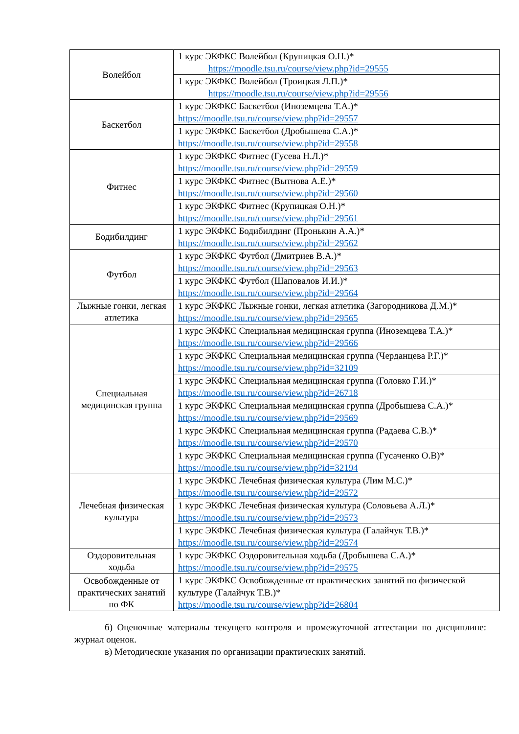| Волейбол | 1 курс ЭКФКС Волейбол (Крупицкая О.Н.)* https://moodle.tsu.ru/course/view.php?id=29555 |
| | 1 курс ЭКФКС Волейбол (Троицкая Л.П.)* https://moodle.tsu.ru/course/view.php?id=29556 |
| Баскетбол | 1 курс ЭКФКС Баскетбол (Иноземцева Т.А.)* https://moodle.tsu.ru/course/view.php?id=29557 |
| | 1 курс ЭКФКС Баскетбол (Дробышева С.А.)* https://moodle.tsu.ru/course/view.php?id=29558 |
| Фитнес | 1 курс ЭКФКС Фитнес (Гусева Н.Л.)* https://moodle.tsu.ru/course/view.php?id=29559 |
| | 1 курс ЭКФКС Фитнес (Вытнова А.Е.)* https://moodle.tsu.ru/course/view.php?id=29560 |
| | 1 курс ЭКФКС Фитнес (Крупицкая О.Н.)* https://moodle.tsu.ru/course/view.php?id=29561 |
| Бодибилдинг | 1 курс ЭКФКС Бодибилдинг (Пронькин А.А.)* https://moodle.tsu.ru/course/view.php?id=29562 |
| Футбол | 1 курс ЭКФКС Футбол (Дмитриев В.А.)* https://moodle.tsu.ru/course/view.php?id=29563 |
| | 1 курс ЭКФКС Футбол (Шаповалов И.И.)* https://moodle.tsu.ru/course/view.php?id=29564 |
| Лыжные гонки, легкая атлетика | 1 курс ЭКФКС Лыжные гонки, легкая атлетика (Загородникова Д.М.)* https://moodle.tsu.ru/course/view.php?id=29565 |
| Специальная медицинская группа | 1 курс ЭКФКС Специальная медицинская группа (Иноземцева Т.А.)* https://moodle.tsu.ru/course/view.php?id=29566 |
| | 1 курс ЭКФКС Специальная медицинская группа (Черданцева Р.Г.)* https://moodle.tsu.ru/course/view.php?id=32109 |
| | 1 курс ЭКФКС Специальная медицинская группа (Головко Г.И.)* https://moodle.tsu.ru/course/view.php?id=26718 |
| | 1 курс ЭКФКС Специальная медицинская группа (Дробышева С.А.)* https://moodle.tsu.ru/course/view.php?id=29569 |
| | 1 курс ЭКФКС Специальная медицинская группа (Радаева С.В.)* https://moodle.tsu.ru/course/view.php?id=29570 |
| | 1 курс ЭКФКС Специальная медицинская группа (Гусаченко О.В)* https://moodle.tsu.ru/course/view.php?id=32194 |
| Лечебная физическая культура | 1 курс ЭКФКС Лечебная физическая культура (Лим М.С.)* https://moodle.tsu.ru/course/view.php?id=29572 |
| | 1 курс ЭКФКС Лечебная физическая культура (Соловьева А.Л.)* https://moodle.tsu.ru/course/view.php?id=29573 |
| | 1 курс ЭКФКС Лечебная физическая культура (Галайчук Т.В.)* https://moodle.tsu.ru/course/view.php?id=29574 |
| Оздоровительная ходьба | 1 курс ЭКФКС Оздоровительная ходьба (Дробышева С.А.)* https://moodle.tsu.ru/course/view.php?id=29575 |
| Освобожденные от практических занятий по ФК | 1 курс ЭКФКС Освобожденные от практических занятий по физической культуре (Галайчук Т.В.)* https://moodle.tsu.ru/course/view.php?id=26804 |
б) Оценочные материалы текущего контроля и промежуточной аттестации по дисциплине: журнал оценок.
в) Методические указания по организации практических занятий.